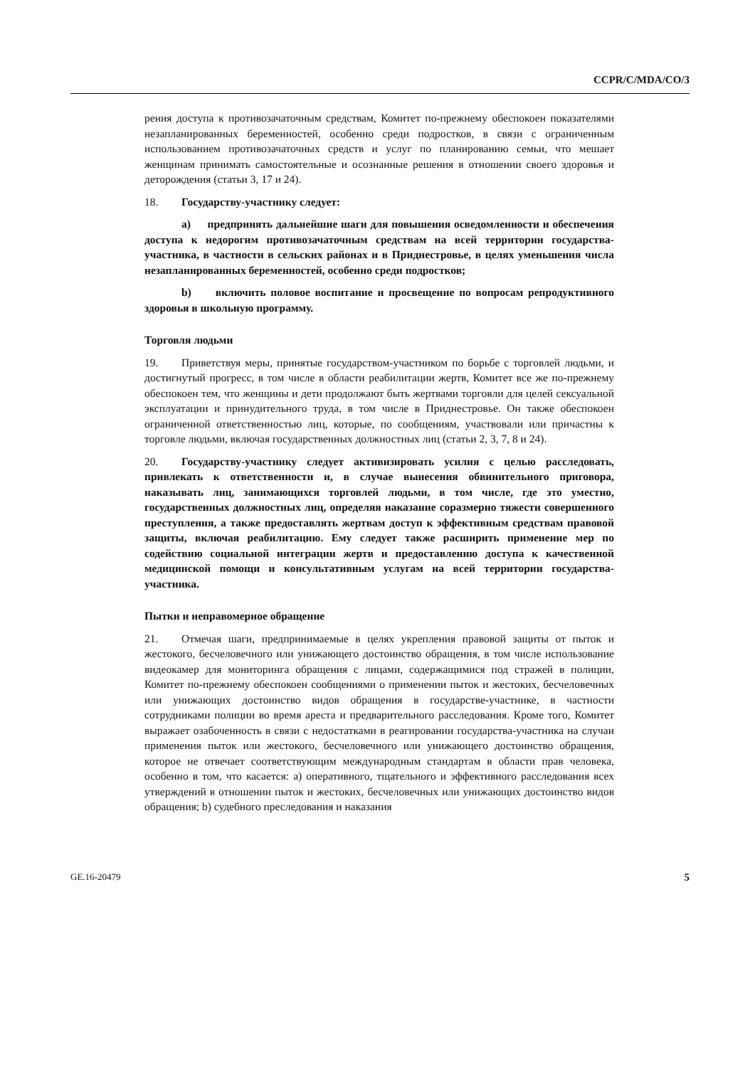CCPR/C/MDA/CO/3
рения доступа к противозачаточным средствам, Комитет по-прежнему обеспокоен показателями незапланированных беременностей, особенно среди подростков, в связи с ограниченным использованием противозачаточных средств и услуг по планированию семьи, что мешает женщинам принимать самостоятельные и осознанные решения в отношении своего здоровья и деторождения (статьи 3, 17 и 24).
18. Государству-участнику следует:
a) предпринять дальнейшие шаги для повышения осведомленности и обеспечения доступа к недорогим противозачаточным средствам на всей территории государства-участника, в частности в сельских районах и в Приднестровье, в целях уменьшения числа незапланированных беременностей, особенно среди подростков;
b) включить половое воспитание и просвещение по вопросам репродуктивного здоровья в школьную программу.
Торговля людьми
19. Приветствуя меры, принятые государством-участником по борьбе с торговлей людьми, и достигнутый прогресс, в том числе в области реабилитации жертв, Комитет все же по-прежнему обеспокоен тем, что женщины и дети продолжают быть жертвами торговли для целей сексуальной эксплуатации и принудительного труда, в том числе в Приднестровье. Он также обеспокоен ограниченной ответственностью лиц, которые, по сообщениям, участвовали или причастны к торговле людьми, включая государственных должностных лиц (статьи 2, 3, 7, 8 и 24).
20. Государству-участнику следует активизировать усилия с целью расследовать, привлекать к ответственности и, в случае вынесения обвинительного приговора, наказывать лиц, занимающихся торговлей людьми, в том числе, где это уместно, государственных должностных лиц, определяя наказание соразмерно тяжести совершенного преступления, а также предоставлять жертвам доступ к эффективным средствам правовой защиты, включая реабилитацию. Ему следует также расширить применение мер по содействию социальной интеграции жертв и предоставлению доступа к качественной медицинской помощи и консультативным услугам на всей территории государства-участника.
Пытки и неправомерное обращение
21. Отмечая шаги, предпринимаемые в целях укрепления правовой защиты от пыток и жестокого, бесчеловечного или унижающего достоинство обращения, в том числе использование видеокамер для мониторинга обращения с лицами, содержащимися под стражей в полиции, Комитет по-прежнему обеспокоен сообщениями о применении пыток и жестоких, бесчеловечных или унижающих достоинство видов обращения в государстве-участнике, в частности сотрудниками полиции во время ареста и предварительного расследования. Кроме того, Комитет выражает озабоченность в связи с недостатками в реагировании государства-участника на случаи применения пыток или жестокого, бесчеловечного или унижающего достоинство обращения, которое не отвечает соответствующим международным стандартам в области прав человека, особенно в том, что касается: a) оперативного, тщательного и эффективного расследования всех утверждений в отношении пыток и жестоких, бесчеловечных или унижающих достоинство видов обращения; b) судебного преследования и наказания
GE.16-20479 5